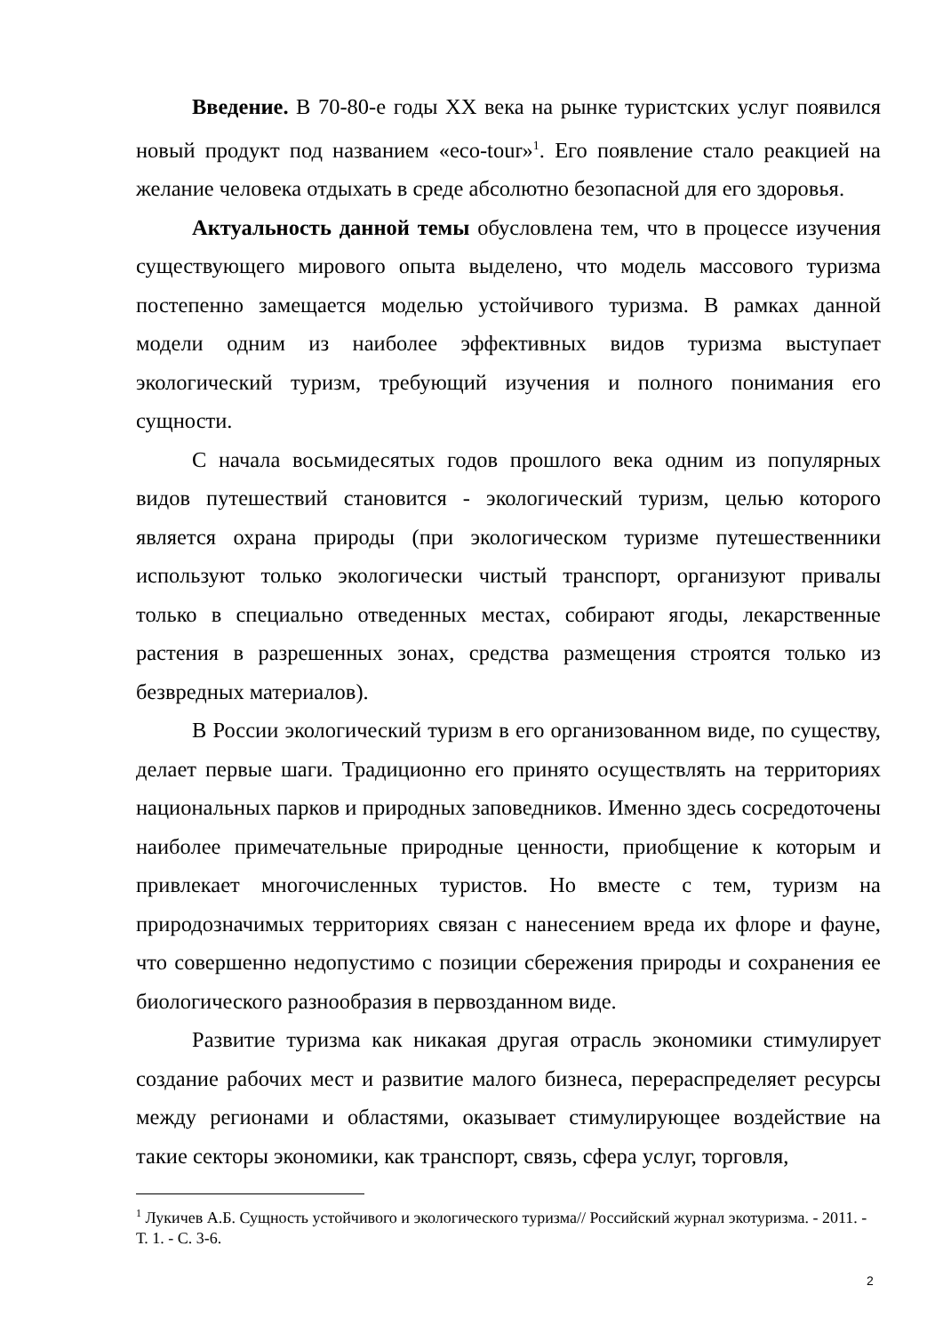Введение. В 70-80-е годы XX века на рынке туристских услуг появился новый продукт под названием «eco-tour»<sup>1</sup>. Его появление стало реакцией на желание человека отдыхать в среде абсолютно безопасной для его здоровья.
Актуальность данной темы обусловлена тем, что в процессе изучения существующего мирового опыта выделено, что модель массового туризма постепенно замещается моделью устойчивого туризма. В рамках данной модели одним из наиболее эффективных видов туризма выступает экологический туризм, требующий изучения и полного понимания его сущности.
С начала восьмидесятых годов прошлого века одним из популярных видов путешествий становится - экологический туризм, целью которого является охрана природы (при экологическом туризме путешественники используют только экологически чистый транспорт, организуют привалы только в специально отведенных местах, собирают ягоды, лекарственные растения в разрешенных зонах, средства размещения строятся только из безвредных материалов).
В России экологический туризм в его организованном виде, по существу, делает первые шаги. Традиционно его принято осуществлять на территориях национальных парков и природных заповедников. Именно здесь сосредоточены наиболее примечательные природные ценности, приобщение к которым и привлекает многочисленных туристов. Но вместе с тем, туризм на природозначимых территориях связан с нанесением вреда их флоре и фауне, что совершенно недопустимо с позиции сбережения природы и сохранения ее биологического разнообразия в первозданном виде.
Развитие туризма как никакая другая отрасль экономики стимулирует создание рабочих мест и развитие малого бизнеса, перераспределяет ресурсы между регионами и областями, оказывает стимулирующее воздействие на такие секторы экономики, как транспорт, связь, сфера услуг, торговля,
<sup>1</sup> Лукичев А.Б. Сущность устойчивого и экологического туризма// Российский журнал экотуризма. - 2011. - Т. 1. - С. 3-6.
2